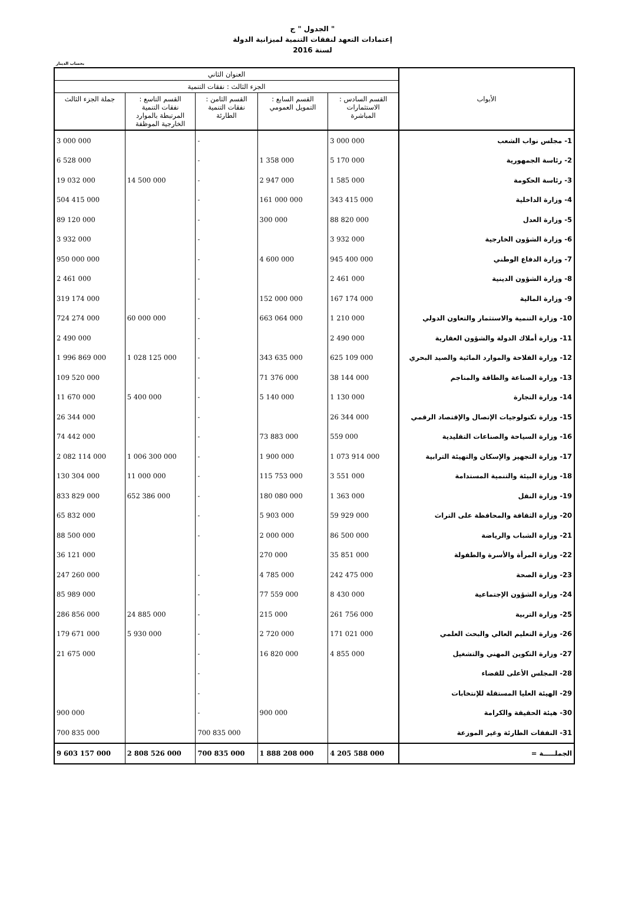الجدول " ج "
إعتمادات التعهد لنفقات التنمية لميزانية الدولة
لسنة 2016
بحساب الدينار
| الأبواب | العنوان الثاني | | | | |
| --- | --- | --- | --- | --- | --- |
| | الجزء الثالث : نفقات التنمية | | | | |
| | القسم السادس : الاستثمارات المباشرة | القسم السابع : التمويل العمومي | القسم الثامن : نفقات التنمية الطارئة | القسم التاسع : نفقات التنمية المرتبطة بالموارد الخارجية الموظفة | جملة الجزء الثالث |
| 1- مجلس نواب الشعب | 3 000 000 | | - | | 3 000 000 |
| 2- رئاسة الجمهورية | 5 170 000 | 1 358 000 | - | | 6 528 000 |
| 3- رئاسة الحكومة | 1 585 000 | 2 947 000 | - | 14 500 000 | 19 032 000 |
| 4- وزارة الداخلية | 343 415 000 | 161 000 000 | - | | 504 415 000 |
| 5- وزارة العدل | 88 820 000 | 300 000 | - | | 89 120 000 |
| 6- وزارة الشؤون الخارجية | 3 932 000 | | - | | 3 932 000 |
| 7- وزارة الدفاع الوطني | 945 400 000 | 4 600 000 | - | | 950 000 000 |
| 8- وزارة الشؤون الدينية | 2 461 000 | | - | | 2 461 000 |
| 9- وزارة المالية | 167 174 000 | 152 000 000 | - | | 319 174 000 |
| 10- وزارة التنمية والاستثمار والتعاون الدولي | 1 210 000 | 663 064 000 | - | 60 000 000 | 724 274 000 |
| 11- وزارة أملاك الدولة والشؤون العقارية | 2 490 000 | | - | | 2 490 000 |
| 12- وزارة الفلاحة والموارد المائية والصيد البحري | 625 109 000 | 343 635 000 | - | 1 028 125 000 | 1 996 869 000 |
| 13- وزارة الصناعة والطاقة والمناجم | 38 144 000 | 71 376 000 | - | | 109 520 000 |
| 14- وزارة التجارة | 1 130 000 | 5 140 000 | - | 5 400 000 | 11 670 000 |
| 15- وزارة تكنولوجيات الإتصال والإقتصاد الرقمي | 26 344 000 | | - | | 26 344 000 |
| 16- وزارة السياحة والصناعات التقليدية | 559 000 | 73 883 000 | - | | 74 442 000 |
| 17- وزارة التجهيز والإسكان والتهيئة الترابية | 1 073 914 000 | 1 900 000 | - | 1 006 300 000 | 2 082 114 000 |
| 18- وزارة البيئة والتنمية المستدامة | 3 551 000 | 115 753 000 | - | 11 000 000 | 130 304 000 |
| 19- وزارة النقل | 1 363 000 | 180 080 000 | - | 652 386 000 | 833 829 000 |
| 20- وزارة الثقافة والمحافظة على التراث | 59 929 000 | 5 903 000 | - | | 65 832 000 |
| 21- وزارة الشباب والرياضة | 86 500 000 | 2 000 000 | - | | 88 500 000 |
| 22- وزارة المرأة والأسرة والطفولة | 35 851 000 | 270 000 | | | 36 121 000 |
| 23- وزارة الصحة | 242 475 000 | 4 785 000 | - | | 247 260 000 |
| 24- وزارة الشؤون الإجتماعية | 8 430 000 | 77 559 000 | - | | 85 989 000 |
| 25- وزارة التربية | 261 756 000 | 215 000 | - | 24 885 000 | 286 856 000 |
| 26- وزارة التعليم العالي والبحث العلمي | 171 021 000 | 2 720 000 | - | 5 930 000 | 179 671 000 |
| 27- وزارة التكوين المهني والتشغيل | 4 855 000 | 16 820 000 | - | | 21 675 000 |
| 28- المجلس الأعلى للقضاء | | | - | | |
| 29- الهيئة العليا المستقلة للإنتخابات | | | - | | |
| 30- هيئة الحقيقة والكرامة | | 900 000 | - | | 900 000 |
| 31- النفقات الطارئة وغير الموزعة | | | 700 835 000 | | 700 835 000 |
| الجملـــــة = | 4 205 588 000 | 1 888 208 000 | 700 835 000 | 2 808 526 000 | 9 603 157 000 |